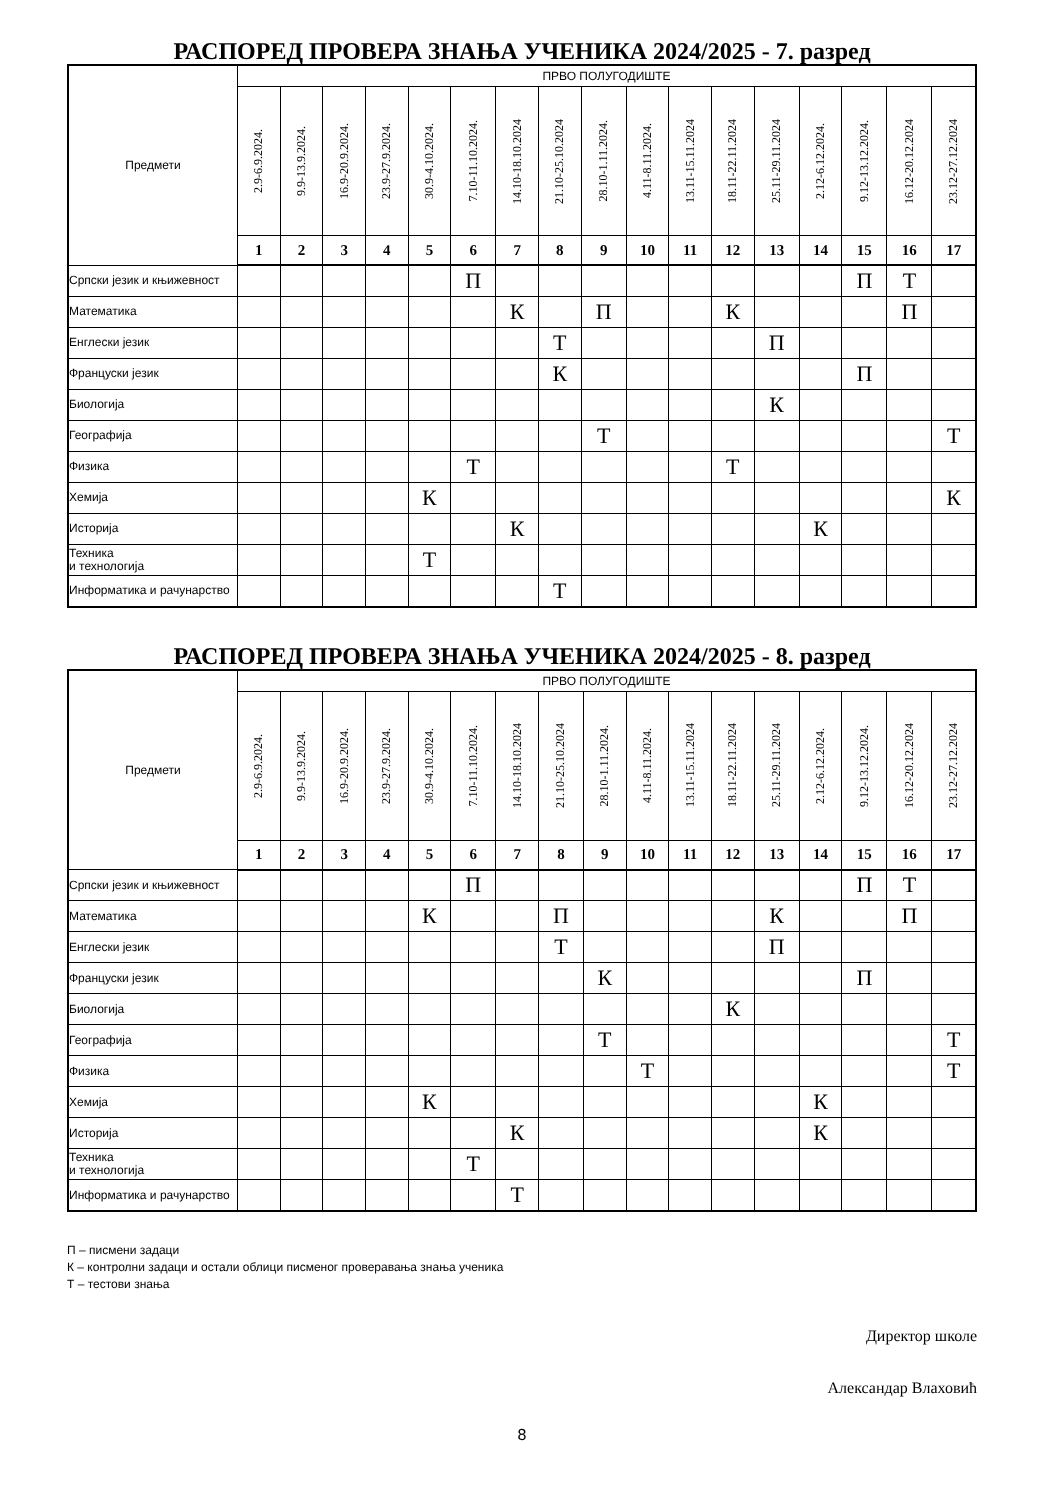РАСПОРЕД ПРОВЕРА ЗНАЊА УЧЕНИКА 2024/2025 - 7. разред
| Предмети | ПРВО ПОЛУГОДИШТЕ | | | | | | | | | | | | | | | | |
| --- | --- | --- | --- | --- | --- | --- | --- | --- | --- | --- | --- | --- | --- | --- | --- | --- | --- |
| | 2.9-6.9.2024. | 9.9-13.9.2024. | 16.9-20.9.2024. | 23.9-27.9.2024. | 30.9-4.10.2024. | 7.10-11.10.2024. | 14.10-18.10.2024 | 21.10-25.10.2024 | 28.10-1.11.2024. | 4.11-8.11.2024. | 13.11-15.11.2024 | 18.11-22.11.2024 | 25.11-29.11.2024 | 2.12-6.12.2024. | 9.12-13.12.2024. | 16.12-20.12.2024 | 23.12-27.12.2024 |
| | 1 | 2 | 3 | 4 | 5 | 6 | 7 | 8 | 9 | 10 | 11 | 12 | 13 | 14 | 15 | 16 | 17 |
| Српски језик и књижевност | | | | | | П | | | | | | | | | П | Т | |
| Математика | | | | | | | К | | П | | | К | | | | П | |
| Енглески језик | | | | | | | | Т | | | | | П | | | | |
| Француски језик | | | | | | | | К | | | | | | | П | | |
| Биологија | | | | | | | | | | | | | К | | | | |
| Географија | | | | | | | | | Т | | | | | | | | Т |
| Физика | | | | | | Т | | | | | | Т | | | | | |
| Хемија | | | | | К | | | | | | | | | | | | К |
| Историја | | | | | | | К | | | | | | | К | | | |
| Техника и технологија | | | | | Т | | | | | | | | | | | | |
| Информатика и рачунарство | | | | | | | | Т | | | | | | | | | |
РАСПОРЕД ПРОВЕРА ЗНАЊА УЧЕНИКА 2024/2025 - 8. разред
| Предмети | ПРВО ПОЛУГОДИШТЕ | | | | | | | | | | | | | | | | |
| --- | --- | --- | --- | --- | --- | --- | --- | --- | --- | --- | --- | --- | --- | --- | --- | --- | --- |
| | 2.9-6.9.2024. | 9.9-13.9.2024. | 16.9-20.9.2024. | 23.9-27.9.2024. | 30.9-4.10.2024. | 7.10-11.10.2024. | 14.10-18.10.2024 | 21.10-25.10.2024 | 28.10-1.11.2024. | 4.11-8.11.2024. | 13.11-15.11.2024 | 18.11-22.11.2024 | 25.11-29.11.2024 | 2.12-6.12.2024. | 9.12-13.12.2024. | 16.12-20.12.2024 | 23.12-27.12.2024 |
| | 1 | 2 | 3 | 4 | 5 | 6 | 7 | 8 | 9 | 10 | 11 | 12 | 13 | 14 | 15 | 16 | 17 |
| Српски језик и књижевност | | | | | | П | | | | | | | | | П | Т | |
| Математика | | | | | К | | | П | | | | | К | | | П | |
| Енглески језик | | | | | | | | Т | | | | | П | | | | |
| Француски језик | | | | | | | | | К | | | | | | П | | |
| Биологија | | | | | | | | | | | | К | | | | | |
| Географија | | | | | | | | | Т | | | | | | | | Т |
| Физика | | | | | | | | | | Т | | | | | | | Т |
| Хемија | | | | | К | | | | | | | | | К | | | |
| Историја | | | | | | | К | | | | | | | К | | | |
| Техника и технологија | | | | | | Т | | | | | | | | | | | |
| Информатика и рачунарство | | | | | | | Т | | | | | | | | | | |
П – писмени задаци
К – контролни задаци и остали облици писменог проверавања знања ученика
Т – тестови знања
Директор школе
Александар Влаховић
8